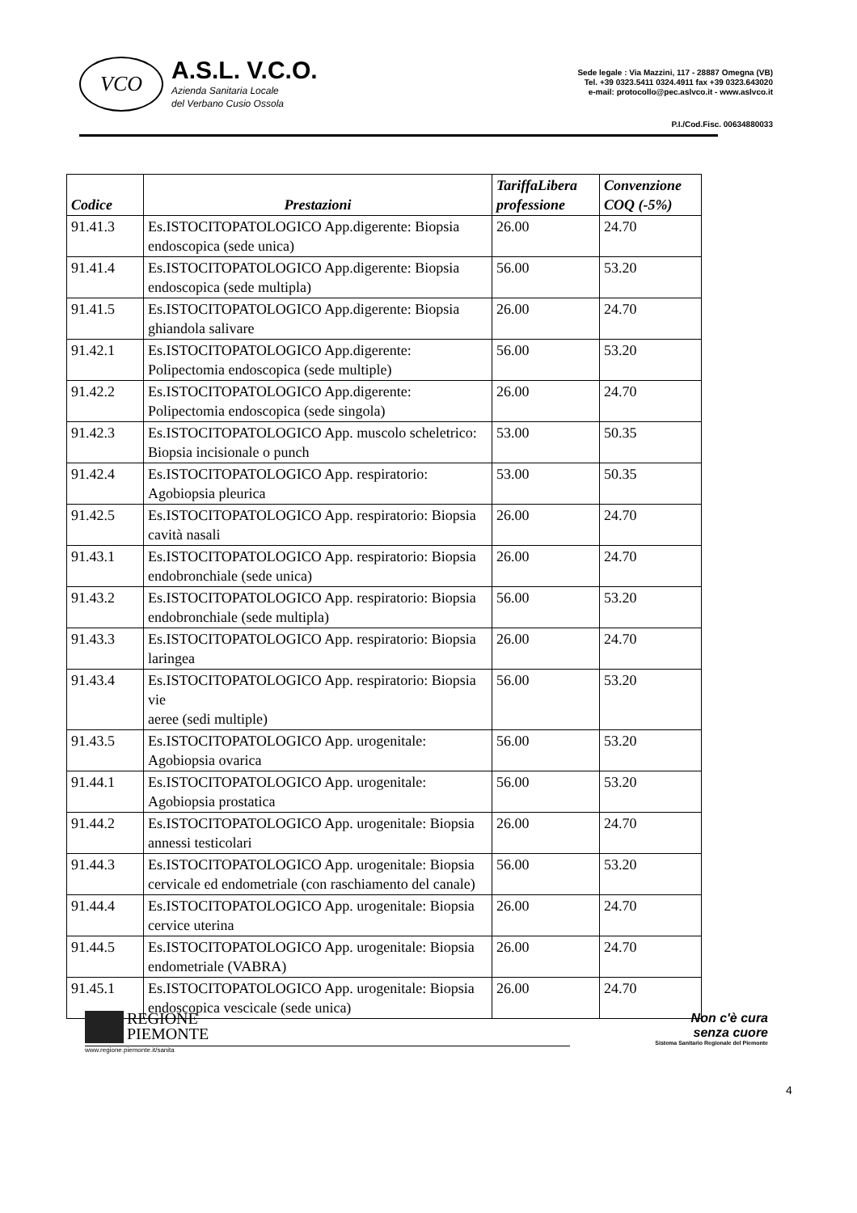VCO
A.S.L. V.C.O.
Azienda Sanitaria Locale
del Verbano Cusio Ossola
Sede legale : Via Mazzini, 117 - 28887 Omegna (VB)
Tel. +39 0323.5411 0324.4911 fax +39 0323.643020
e-mail: protocollo@pec.aslvco.it - www.aslvco.it
P.I./Cod.Fisc. 00634880033
| Codice | Prestazioni | TariffaLibera professione | Convenzione COQ (-5%) |
| --- | --- | --- | --- |
| 91.41.3 | Es.ISTOCITOPATOLOGICO App.digerente: Biopsia endoscopica (sede unica) | 26.00 | 24.70 |
| 91.41.4 | Es.ISTOCITOPATOLOGICO App.digerente: Biopsia endoscopica (sede multipla) | 56.00 | 53.20 |
| 91.41.5 | Es.ISTOCITOPATOLOGICO App.digerente: Biopsia ghiandola salivare | 26.00 | 24.70 |
| 91.42.1 | Es.ISTOCITOPATOLOGICO App.digerente: Polipectomia endoscopica (sede multiple) | 56.00 | 53.20 |
| 91.42.2 | Es.ISTOCITOPATOLOGICO App.digerente: Polipectomia endoscopica (sede singola) | 26.00 | 24.70 |
| 91.42.3 | Es.ISTOCITOPATOLOGICO App. muscolo scheletrico: Biopsia incisionale o punch | 53.00 | 50.35 |
| 91.42.4 | Es.ISTOCITOPATOLOGICO App. respiratorio: Agobiopsia pleurica | 53.00 | 50.35 |
| 91.42.5 | Es.ISTOCITOPATOLOGICO App. respiratorio: Biopsia cavità nasali | 26.00 | 24.70 |
| 91.43.1 | Es.ISTOCITOPATOLOGICO App. respiratorio: Biopsia endobronchiale (sede unica) | 26.00 | 24.70 |
| 91.43.2 | Es.ISTOCITOPATOLOGICO App. respiratorio: Biopsia endobronchiale (sede multipla) | 56.00 | 53.20 |
| 91.43.3 | Es.ISTOCITOPATOLOGICO App. respiratorio: Biopsia laringea | 26.00 | 24.70 |
| 91.43.4 | Es.ISTOCITOPATOLOGICO App. respiratorio: Biopsia vie aeree (sedi multiple) | 56.00 | 53.20 |
| 91.43.5 | Es.ISTOCITOPATOLOGICO App. urogenitale: Agobiopsia ovarica | 56.00 | 53.20 |
| 91.44.1 | Es.ISTOCITOPATOLOGICO App. urogenitale: Agobiopsia prostatica | 56.00 | 53.20 |
| 91.44.2 | Es.ISTOCITOPATOLOGICO App. urogenitale: Biopsia annessi testicolari | 26.00 | 24.70 |
| 91.44.3 | Es.ISTOCITOPATOLOGICO App. urogenitale: Biopsia cervicale ed endometriale (con raschiamento del canale) | 56.00 | 53.20 |
| 91.44.4 | Es.ISTOCITOPATOLOGICO App. urogenitale: Biopsia cervice uterina | 26.00 | 24.70 |
| 91.44.5 | Es.ISTOCITOPATOLOGICO App. urogenitale: Biopsia endometriale (VABRA) | 26.00 | 24.70 |
| 91.45.1 | Es.ISTOCITOPATOLOGICO App. urogenitale: Biopsia endoscopica vescicale (sede unica) | 26.00 | 24.70 |
REGIONE
PIEMONTE
www.regione.piemonte.it/sanita
Non c'è cura
senza cuore
Sistema Sanitario Regionale del Piemonte
4